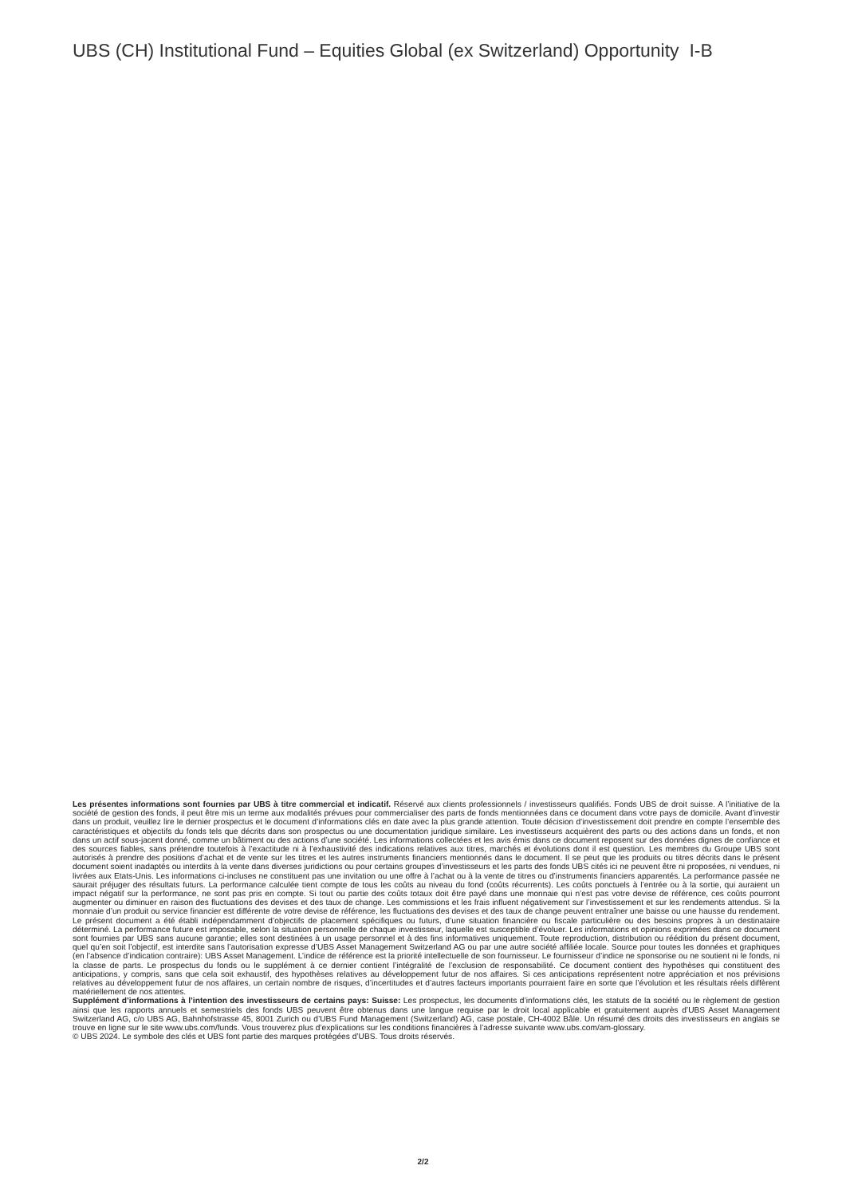UBS (CH) Institutional Fund – Equities Global (ex Switzerland) Opportunity I-B
Les présentes informations sont fournies par UBS à titre commercial et indicatif. Réservé aux clients professionnels / investisseurs qualifiés. Fonds UBS de droit suisse. A l’initiative de la société de gestion des fonds, il peut être mis un terme aux modalités prévues pour commercialiser des parts de fonds mentionnées dans ce document dans votre pays de domicile. Avant d’investir dans un produit, veuillez lire le dernier prospectus et le document d’informations clés en date avec la plus grande attention. Toute décision d’investissement doit prendre en compte l’ensemble des caractéristiques et objectifs du fonds tels que décrits dans son prospectus ou une documentation juridique similaire. Les investisseurs acquièrent des parts ou des actions dans un fonds, et non dans un actif sous-jacent donné, comme un bâtiment ou des actions d’une société. Les informations collectées et les avis émis dans ce document reposent sur des données dignes de confiance et des sources fiables, sans prétendre toutefois à l’exactitude ni à l’exhaustivité des indications relatives aux titres, marchés et évolutions dont il est question. Les membres du Groupe UBS sont autorisés à prendre des positions d’achat et de vente sur les titres et les autres instruments financiers mentionnés dans le document. Il se peut que les produits ou titres décrits dans le présent document soient inadaptés ou interdits à la vente dans diverses juridictions ou pour certains groupes d’investisseurs et les parts des fonds UBS cités ici ne peuvent être ni proposées, ni vendues, ni livrées aux Etats-Unis. Les informations ci-incluses ne constituent pas une invitation ou une offre à l’achat ou à la vente de titres ou d’instruments financiers apparentés. La performance passée ne saurait préjuger des résultats futurs. La performance calculée tient compte de tous les coûts au niveau du fond (coûts récurrents). Les coûts ponctuels à l’entrée ou à la sortie, qui auraient un impact négatif sur la performance, ne sont pas pris en compte. Si tout ou partie des coûts totaux doit être payé dans une monnaie qui n’est pas votre devise de référence, ces coûts pourront augmenter ou diminuer en raison des fluctuations des devises et des taux de change. Les commissions et les frais influent négativement sur l’investissement et sur les rendements attendus. Si la monnaie d’un produit ou service financier est différente de votre devise de référence, les fluctuations des devises et des taux de change peuvent entraîner une baisse ou une hausse du rendement. Le présent document a été établi indépendamment d’objectifs de placement spécifiques ou futurs, d’une situation financière ou fiscale particulière ou des besoins propres à un destinataire déterminé. La performance future est imposable, selon la situation personnelle de chaque investisseur, laquelle est susceptible d’évoluer. Les informations et opinions exprimées dans ce document sont fournies par UBS sans aucune garantie; elles sont destinées à un usage personnel et à des fins informatives uniquement. Toute reproduction, distribution ou réédition du présent document, quel qu’en soit l’objectif, est interdite sans l’autorisation expresse d’UBS Asset Management Switzerland AG ou par une autre société affiliée locale. Source pour toutes les données et graphiques (en l’absence d’indication contraire): UBS Asset Management. L’indice de référence est la priorité intellectuelle de son fournisseur. Le fournisseur d’indice ne sponsorise ou ne soutient ni le fonds, ni la classe de parts. Le prospectus du fonds ou le supplément à ce dernier contient l’intégralité de l’exclusion de responsabilité. Ce document contient des hypothèses qui constituent des anticipations, y compris, sans que cela soit exhaustif, des hypothèses relatives au développement futur de nos affaires. Si ces anticipations représentent notre appréciation et nos prévisions relatives au développement futur de nos affaires, un certain nombre de risques, d’incertitudes et d’autres facteurs importants pourraient faire en sorte que l’évolution et les résultats réels diffèrent matériellement de nos attentes.
Supplément d’informations à l’intention des investisseurs de certains pays: Suisse: Les prospectus, les documents d’informations clés, les statuts de la société ou le règlement de gestion ainsi que les rapports annuels et semestriels des fonds UBS peuvent être obtenus dans une langue requise par le droit local applicable et gratuitement auprès d’UBS Asset Management Switzerland AG, c/o UBS AG, Bahnhofstrasse 45, 8001 Zurich ou d’UBS Fund Management (Switzerland) AG, case postale, CH-4002 Bâle. Un résumé des droits des investisseurs en anglais se trouve en ligne sur le site www.ubs.com/funds. Vous trouverez plus d’explications sur les conditions financières à l’adresse suivante www.ubs.com/am-glossary.
© UBS 2024. Le symbole des clés et UBS font partie des marques protégées d’UBS. Tous droits réservés.
2/2